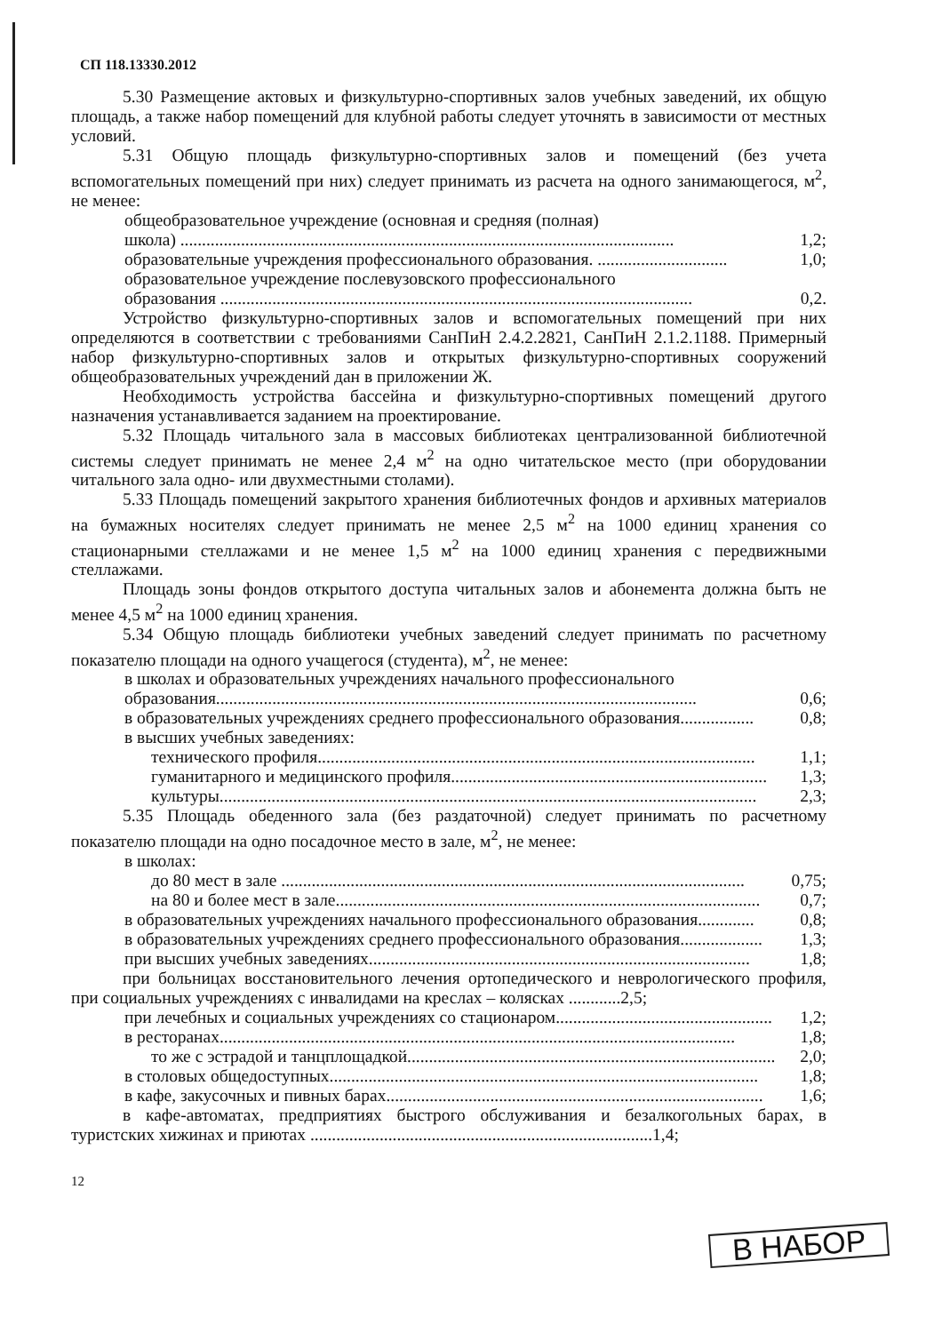СП 118.13330.2012
5.30 Размещение актовых и физкультурно-спортивных залов учебных заведений, их общую площадь, а также набор помещений для клубной работы следует уточнять в зависимости от местных условий.
5.31 Общую площадь физкультурно-спортивных залов и помещений (без учета вспомогательных помещений при них) следует принимать из расчета на одного занимающегося, м<sup>2</sup>, не менее:
общеобразовательное учреждение (основная и средняя (полная)
школа) .................................................................................................................. 1,2;
образовательные учреждения профессионального образования. .............................. 1,0;
образовательное учреждение послевузовского профессионального
образования ............................................................................................................. 0,2.
Устройство физкультурно-спортивных залов и вспомогательных помещений при них определяются в соответствии с требованиями СанПиН 2.4.2.2821, СанПиН 2.1.2.1188. Примерный набор физкультурно-спортивных залов и открытых физкультурно-спортивных сооружений общеобразовательных учреждений дан в приложении Ж.
Необходимость устройства бассейна и физкультурно-спортивных помещений другого назначения устанавливается заданием на проектирование.
5.32 Площадь читального зала в массовых библиотеках централизованной библиотечной системы следует принимать не менее 2,4 м<sup>2</sup> на одно читательское место (при оборудовании читального зала одно- или двухместными столами).
5.33 Площадь помещений закрытого хранения библиотечных фондов и архивных материалов на бумажных носителях следует принимать не менее 2,5 м<sup>2</sup> на 1000 единиц хранения со стационарными стеллажами и не менее 1,5 м<sup>2</sup> на 1000 единиц хранения с передвижными стеллажами.
Площадь зоны фондов открытого доступа читальных залов и абонемента должна быть не менее 4,5 м<sup>2</sup> на 1000 единиц хранения.
5.34 Общую площадь библиотеки учебных заведений следует принимать по расчетному показателю площади на одного учащегося (студента), м<sup>2</sup>, не менее:
в школах и образовательных учреждениях начального профессионального
образования............................................................................................................... 0,6;
в образовательных учреждениях среднего профессионального образования................. 0,8;
в высших учебных заведениях:
технического профиля..................................................................................................... 1,1;
гуманитарного и медицинского профиля......................................................................... 1,3;
культуры............................................................................................................................ 2,3;
5.35 Площадь обеденного зала (без раздаточной) следует принимать по расчетному показателю площади на одно посадочное место в зале, м<sup>2</sup>, не менее:
в школах:
до 80 мест в зале ........................................................................................................... 0,75;
на 80 и более мест в зале.................................................................................................. 0,7;
в образовательных учреждениях начального профессионального образования............. 0,8;
в образовательных учреждениях среднего профессионального образования................... 1,3;
при высших учебных заведениях........................................................................................ 1,8;
при больницах восстановительного лечения ортопедического и неврологического профиля, при социальных учреждениях с инвалидами на креслах – колясках ............2,5;
при лечебных и социальных учреждениях со стационаром.................................................. 1,2;
в ресторанах....................................................................................................................... 1,8;
то же с эстрадой и танцплощадкой..................................................................................... 2,0;
в столовых общедоступных................................................................................................... 1,8;
в кафе, закусочных и пивных барах....................................................................................... 1,6;
в кафе-автоматах, предприятиях быстрого обслуживания и безалкогольных барах, в туристских хижинах и приютах ...............................................................................1,4;
12
В НАБОР